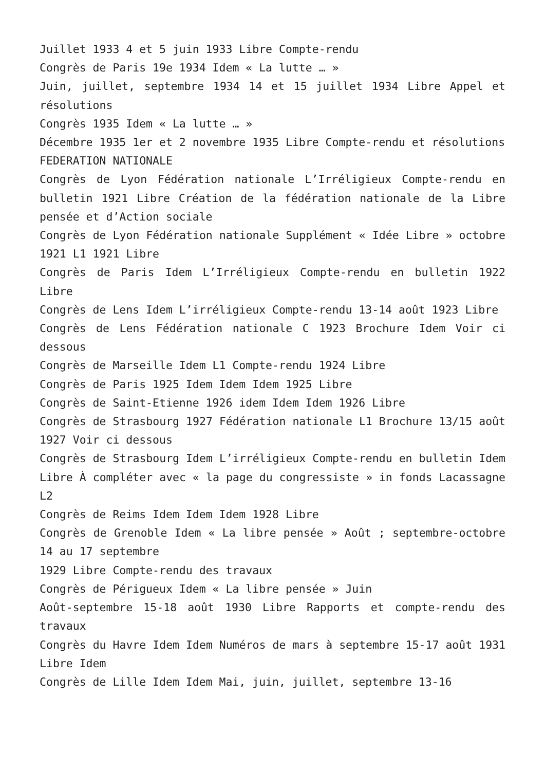Juillet 1933 4 et 5 juin 1933 Libre Compte-rendu
Congrès de Paris 19e 1934 Idem « La lutte … »
Juin, juillet, septembre 1934 14 et 15 juillet 1934 Libre Appel et résolutions
Congrès 1935 Idem « La lutte … »
Décembre 1935 1er et 2 novembre 1935 Libre Compte-rendu et résolutions
FEDERATION NATIONALE
Congrès de Lyon Fédération nationale L’Irréligieux Compte-rendu en bulletin 1921 Libre Création de la fédération nationale de la Libre pensée et d’Action sociale
Congrès de Lyon Fédération nationale Supplément « Idée Libre » octobre 1921 L1 1921 Libre
Congrès de Paris Idem L’Irréligieux Compte-rendu en bulletin 1922 Libre
Congrès de Lens Idem L’irréligieux Compte-rendu 13-14 août 1923 Libre
Congrès de Lens Fédération nationale C 1923 Brochure Idem Voir ci dessous
Congrès de Marseille Idem L1 Compte-rendu 1924 Libre
Congrès de Paris 1925 Idem Idem Idem 1925 Libre
Congrès de Saint-Etienne 1926 idem Idem Idem 1926 Libre
Congrès de Strasbourg 1927 Fédération nationale L1 Brochure 13/15 août 1927 Voir ci dessous
Congrès de Strasbourg Idem L’irréligieux Compte-rendu en bulletin Idem Libre À compléter avec « la page du congressiste » in fonds Lacassagne L2
Congrès de Reims Idem Idem Idem 1928 Libre
Congrès de Grenoble Idem « La libre pensée » Août ; septembre-octobre 14 au 17 septembre
1929 Libre Compte-rendu des travaux
Congrès de Périgueux Idem « La libre pensée » Juin
Août-septembre 15-18 août 1930 Libre Rapports et compte-rendu des travaux
Congrès du Havre Idem Idem Numéros de mars à septembre 15-17 août 1931 Libre Idem
Congrès de Lille Idem Idem Mai, juin, juillet, septembre 13-16